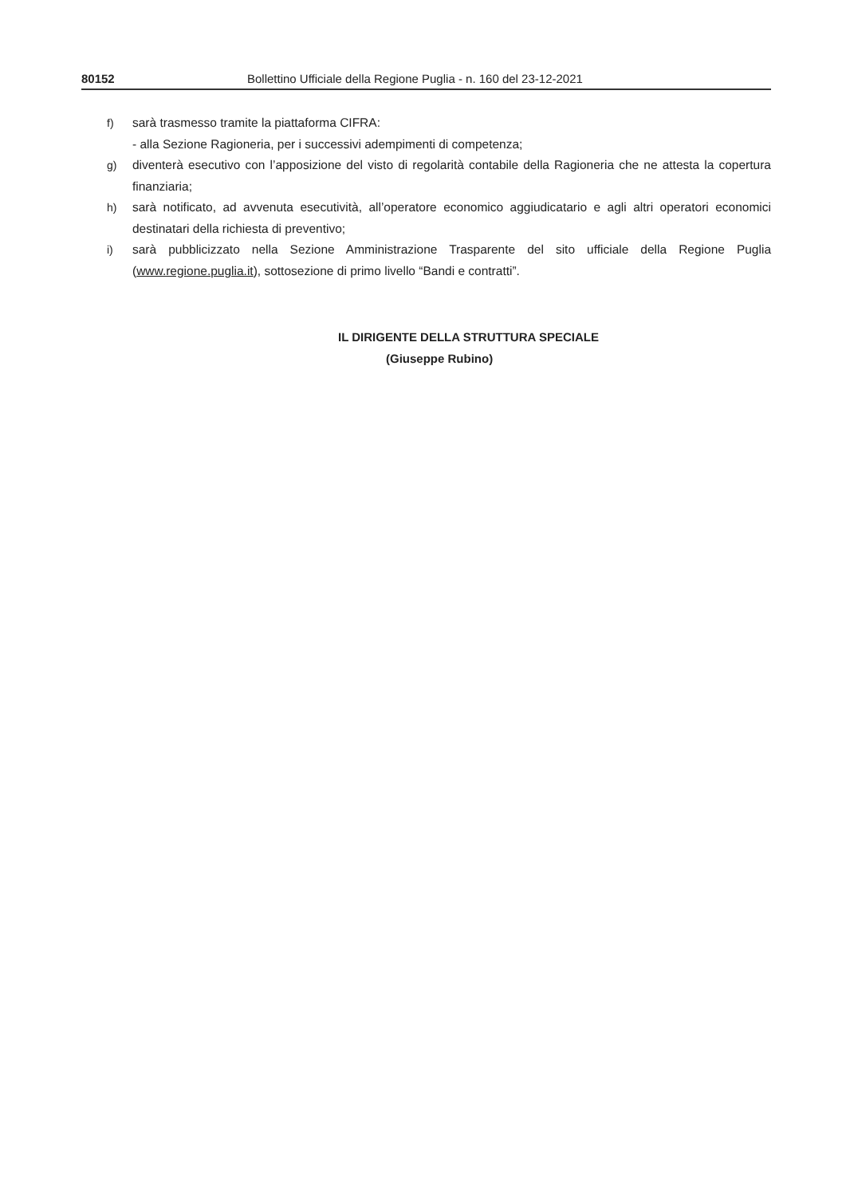80152 Bollettino Ufficiale della Regione Puglia - n. 160 del 23-12-2021
f) sarà trasmesso tramite la piattaforma CIFRA:
- alla Sezione Ragioneria, per i successivi adempimenti di competenza;
g) diventerà esecutivo con l’apposizione del visto di regolarità contabile della Ragioneria che ne attesta la copertura finanziaria;
h) sarà notificato, ad avvenuta esecutività, all’operatore economico aggiudicatario e agli altri operatori economici destinatari della richiesta di preventivo;
i) sarà pubblicizzato nella Sezione Amministrazione Trasparente del sito ufficiale della Regione Puglia (www.regione.puglia.it), sottosezione di primo livello “Bandi e contratti”.
IL DIRIGENTE DELLA STRUTTURA SPECIALE
(Giuseppe Rubino)